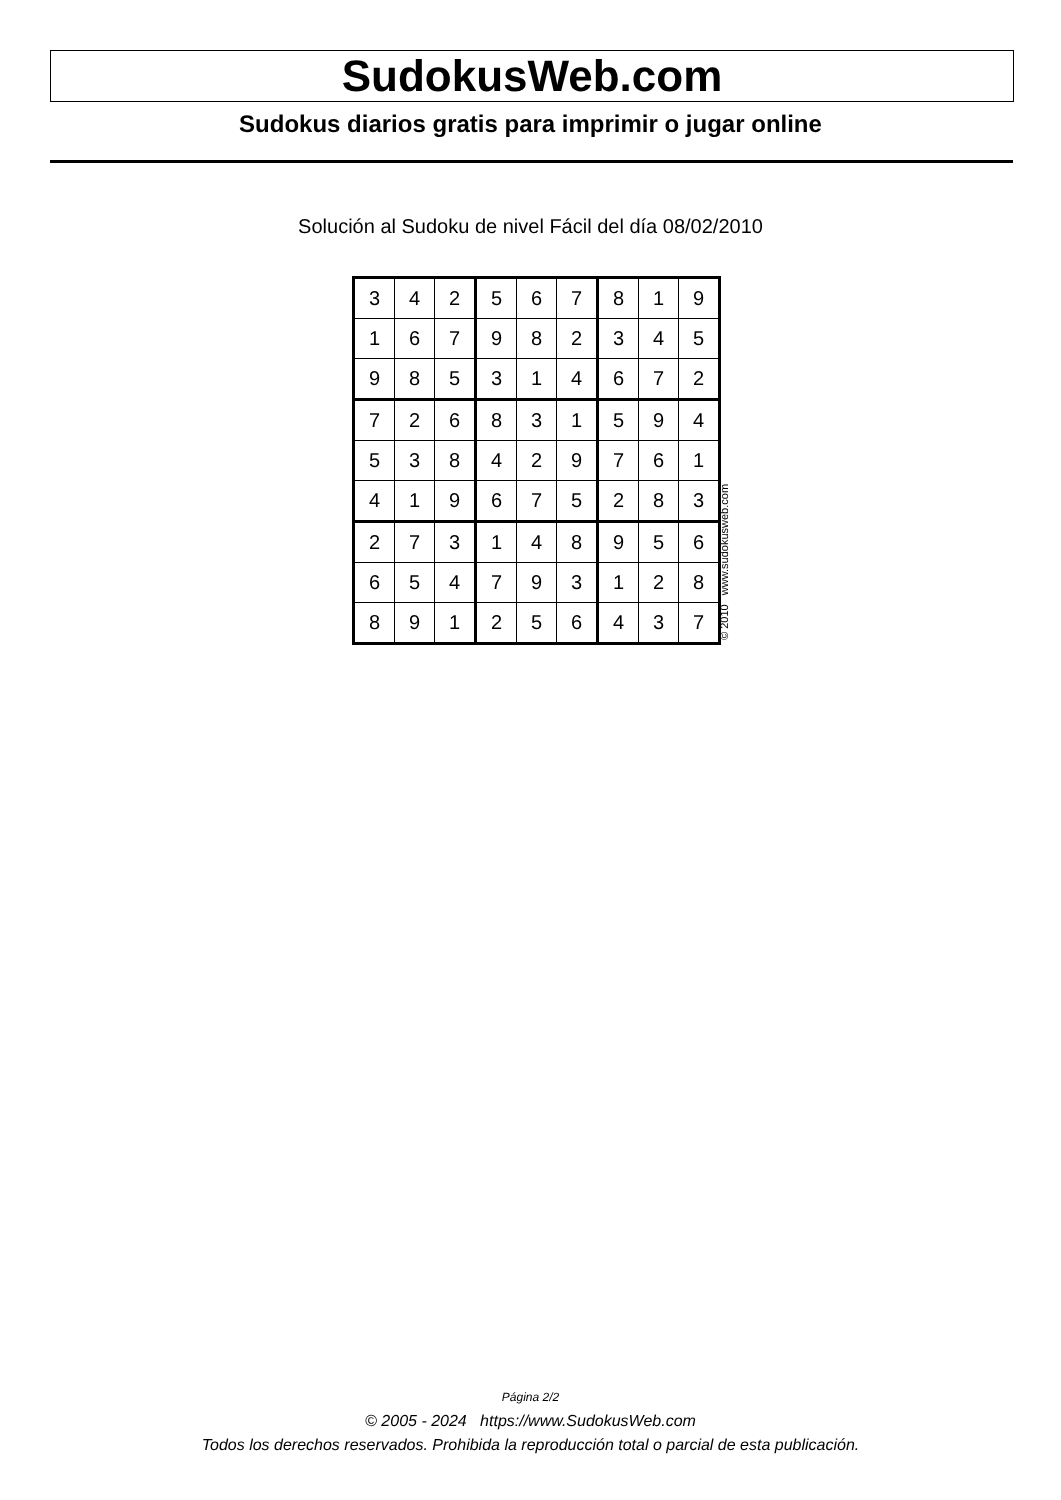SudokusWeb.com
Sudokus diarios gratis para imprimir o jugar online
Solución al Sudoku de nivel Fácil del día 08/02/2010
| 3 | 4 | 2 | 5 | 6 | 7 | 8 | 1 | 9 |
| 1 | 6 | 7 | 9 | 8 | 2 | 3 | 4 | 5 |
| 9 | 8 | 5 | 3 | 1 | 4 | 6 | 7 | 2 |
| 7 | 2 | 6 | 8 | 3 | 1 | 5 | 9 | 4 |
| 5 | 3 | 8 | 4 | 2 | 9 | 7 | 6 | 1 |
| 4 | 1 | 9 | 6 | 7 | 5 | 2 | 8 | 3 |
| 2 | 7 | 3 | 1 | 4 | 8 | 9 | 5 | 6 |
| 6 | 5 | 4 | 7 | 9 | 3 | 1 | 2 | 8 |
| 8 | 9 | 1 | 2 | 5 | 6 | 4 | 3 | 7 |
© 2010 www.sudokusweb.com
Página 2/2
© 2005 - 2024 https://www.SudokusWeb.com
Todos los derechos reservados. Prohibida la reproducción total o parcial de esta publicación.